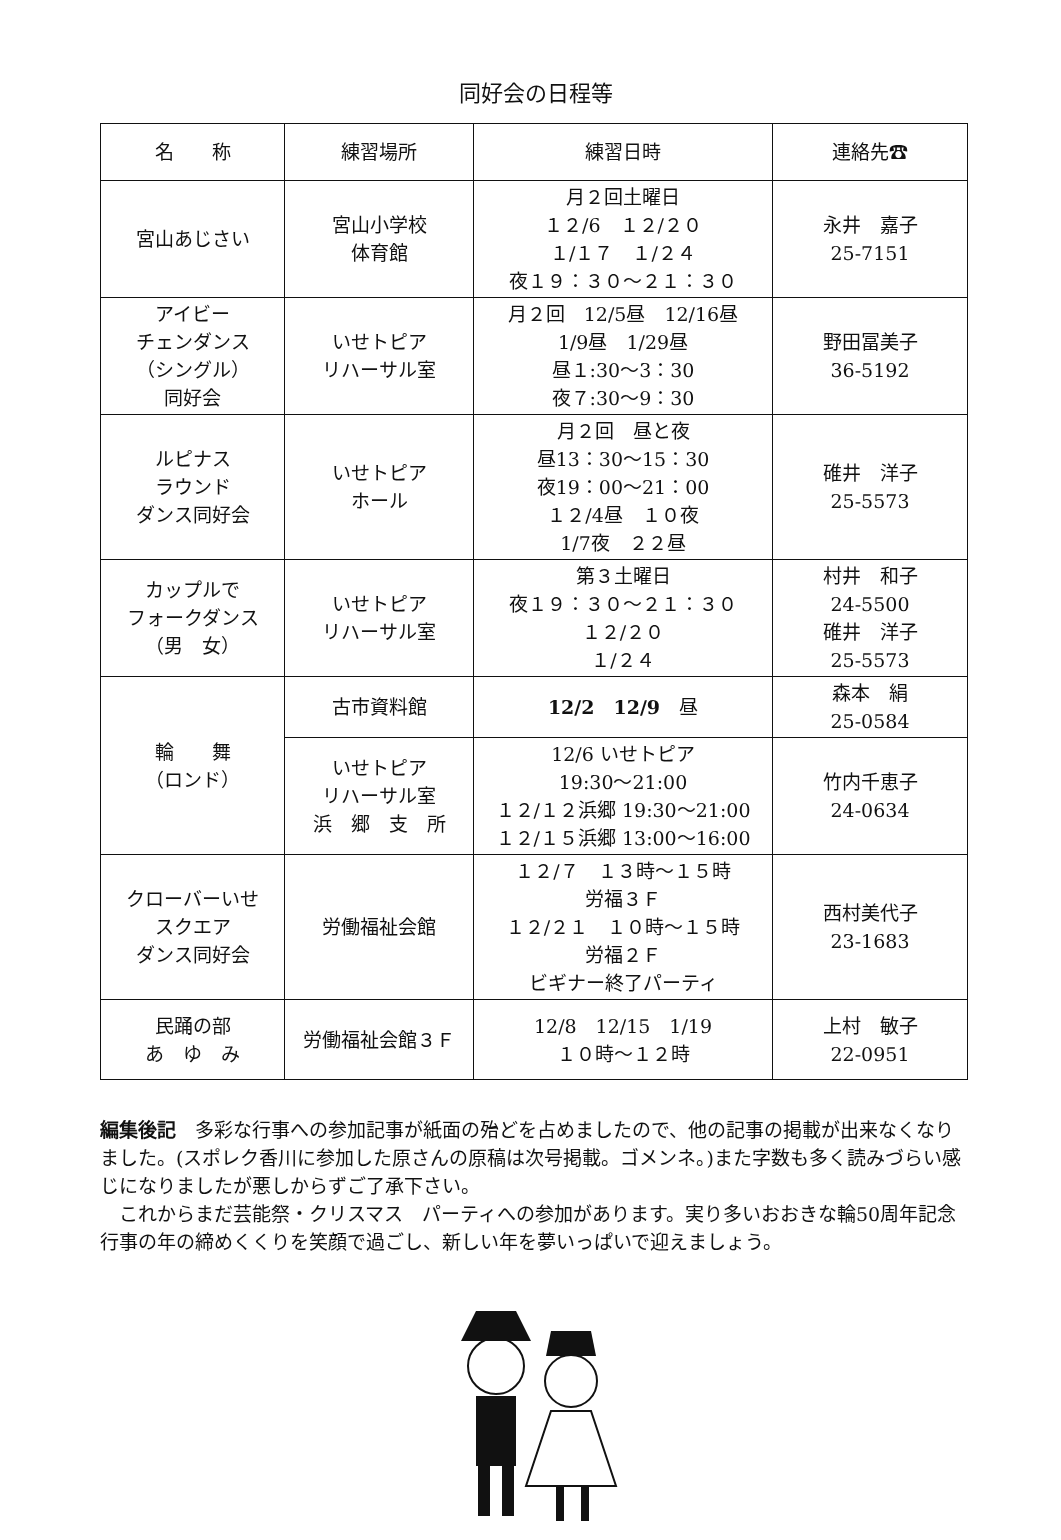同好会の日程等
| 名 称 | 練習場所 | 練習日時 | 連絡先☎ |
| --- | --- | --- | --- |
| 宮山あじさい | 宮山小学校 体育館 | 月２回土曜日 １２/6 １２/２０ １/１７ １/２４ 夜１９：３０〜２１：３０ | 永井 嘉子 25-7151 |
| アイビー チェンダンス （シングル） 同好会 | いせトピア リハーサル室 | 月２回 12/5昼 12/16昼 1/9昼 1/29昼 昼１:30〜3：30 夜７:30〜9：30 | 野田冨美子 36-5192 |
| ルピナス ラウンド ダンス同好会 | いせトピア ホール | 月２回 昼と夜 昼13：30〜15：30 夜19：00〜21：00 １２/4昼 １０夜 1/7夜 ２２昼 | 碓井 洋子 25-5573 |
| カップルで フォークダンス （男 女） | いせトピア リハーサル室 | 第３土曜日 夜１９：３０〜２１：３０ １２/２０ １/２４ | 村井 和子 24-5500 碓井 洋子 25-5573 |
| 輪 舞 （ロンド） | 古市資料館 | 12/2 12/9 昼 | 森本 絹 25-0584 |
| | いせトピア リハーサル室 浜 郷 支 所 | 12/6 いせトピア 19:30〜21:00 １２/１２浜郷 19:30〜21:00 １２/１５浜郷 13:00〜16:00 | 竹内千恵子 24-0634 |
| クローバーいせ スクエア ダンス同好会 | 労働福祉会館 | １２/７ １３時〜１５時 労福３Ｆ １２/２１ １０時〜１５時 労福２Ｆ ビギナー終了パーティ | 西村美代子 23-1683 |
| 民踊の部 あ ゆ み | 労働福祉会館３Ｆ | 12/8 12/15 1/19 １０時〜１２時 | 上村 敏子 22-0951 |
編集後記　多彩な行事への参加記事が紙面の殆どを占めましたので、他の記事の掲載が出来なくなりました。(スポレク香川に参加した原さんの原稿は次号掲載。ゴメンネ。)また字数も多く読みづらい感じになりましたが悪しからずご了承下さい。
　これからまだ芸能祭・クリスマス　パーティへの参加があります。実り多いおおきな輪50周年記念行事の年の締めくくりを笑顔で過ごし、新しい年を夢いっぱいで迎えましょう。